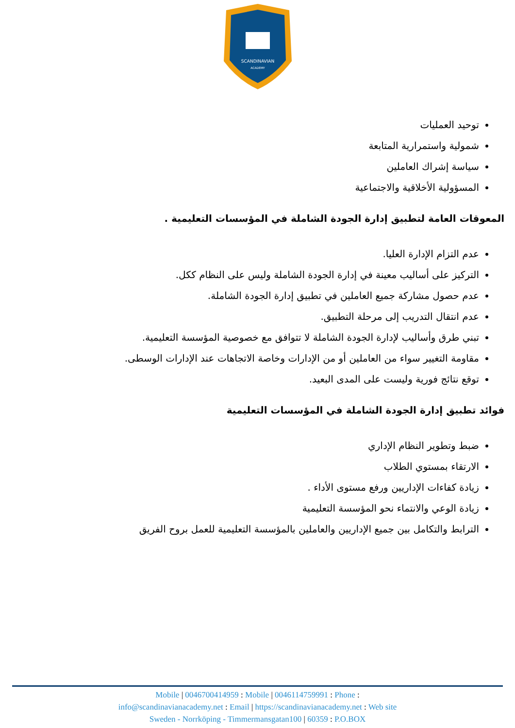SCANDINAVIAN
ACADEMY
توحيد العمليات
شمولية واستمرارية المتابعة
سياسة إشراك العاملين
المسؤولية الأخلاقية والاجتماعية
المعوقات العامة لتطبيق إدارة الجودة الشاملة في المؤسسات التعليمية .
عدم التزام الإدارة العليا.
التركيز على أساليب معينة في إدارة الجودة الشاملة وليس على النظام ككل.
عدم حصول مشاركة جميع العاملين في تطبيق إدارة الجودة الشاملة.
عدم انتقال التدريب إلى مرحلة التطبيق.
تبني طرق وأساليب لإدارة الجودة الشاملة لا تتوافق مع خصوصية المؤسسة التعليمية.
مقاومة التغيير سواء من العاملين أو من الإدارات وخاصة الاتجاهات عند الإدارات الوسطى.
توقع نتائج فورية وليست على المدى البعيد.
فوائد تطبيق إدارة الجودة الشاملة في المؤسسات التعليمية
ضبط وتطوير النظام الإداري
الارتقاء بمستوي الطلاب
زيادة كفاءات الإداريين ورفع مستوى الأداء .
زيادة الوعي والانتماء نحو المؤسسة التعليمية
الترابط والتكامل بين جميع الإداريين والعاملين بالمؤسسة التعليمية للعمل بروح الفريق
Mobile | 0046700414959 : Mobile | 0046114759991 : Phone :
info@scandinavianacademy.net : Email | https://scandinavianacademy.net : Web site
Sweden - Norrköping - Timmermansgatan100 | 60359 : P.O.BOX